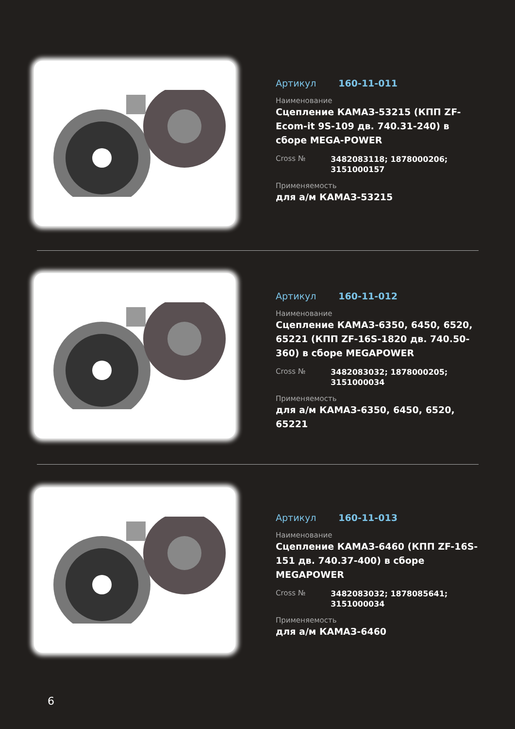Артикул 160-11-011
Наименование
Сцепление КАМАЗ-53215 (КПП ZF-Ecom-it 9S-109 дв. 740.31-240) в сборе MEGA-POWER
Cross №
3482083118; 1878000206; 3151000157
Применяемость
для а/м КАМАЗ-53215
Артикул 160-11-012
Наименование
Сцепление КАМАЗ-6350, 6450, 6520, 65221 (КПП ZF-16S-1820 дв. 740.50-360) в сборе MEGAPOWER
Cross №
3482083032; 1878000205; 3151000034
Применяемость
для а/м КАМАЗ-6350, 6450, 6520, 65221
Артикул 160-11-013
Наименование
Сцепление КАМАЗ-6460 (КПП ZF-16S-151 дв. 740.37-400) в сборе MEGAPOWER
Cross №
3482083032; 1878085641; 3151000034
Применяемость
для а/м КАМАЗ-6460
6